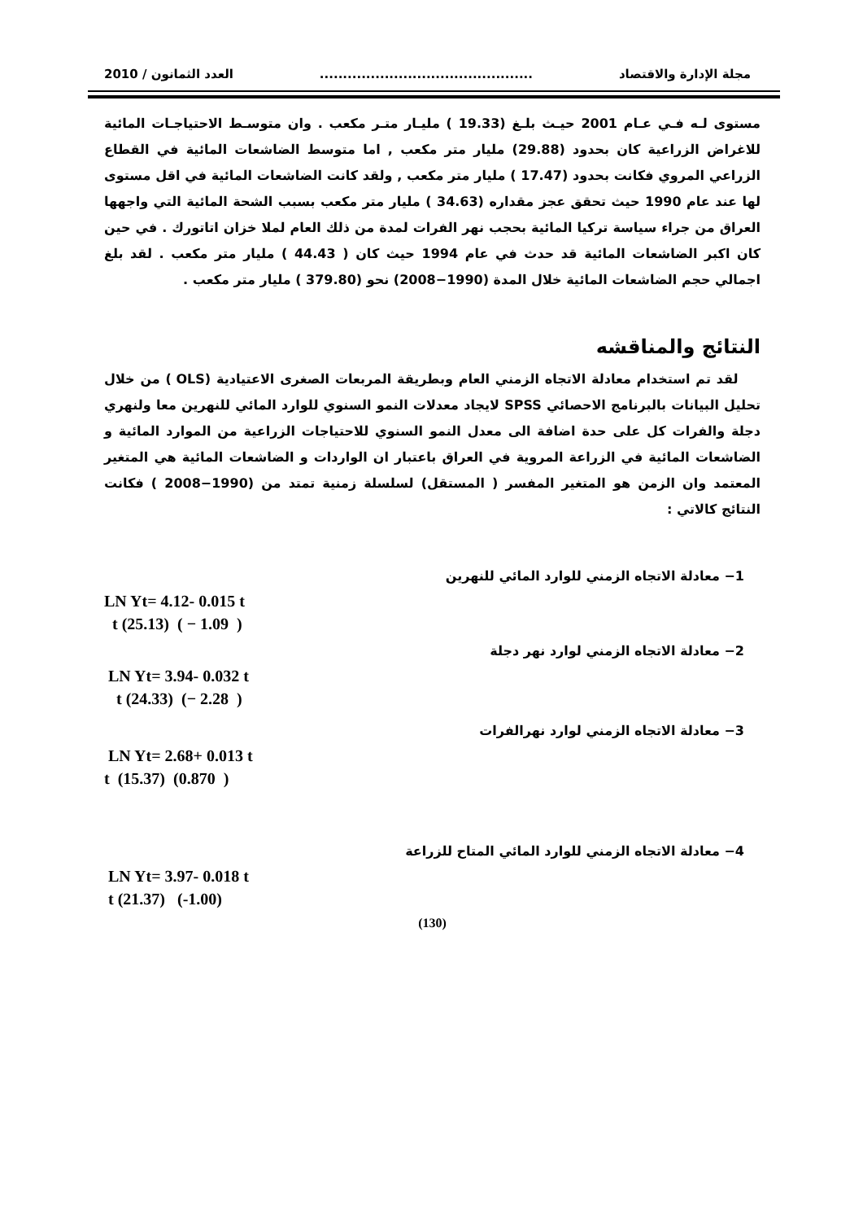مجلة الإدارة والاقتصاد.............................................. العدد الثمانون / 2010
مستوى لـه فـي عـام 2001 حيـث بلـغ (19.33 ) مليـار متـر مكعب . وان متوسـط الاحتياجـات المائية للاغراض الزراعية كان بحدود (29.88) مليار متر مكعب , اما متوسط الضاشعات المائية في القطاع الزراعي المروي فكانت بحدود (17.47 ) مليار متر مكعب , ولقد كانت الضاشعات المائية في اقل مستوى لها عند عام 1990 حيث تحقق عجز مقداره (34.63 ) مليار متر مكعب بسبب الشحة المائية التي واجهها العراق من جراء سياسة تركيا المائية بحجب نهر الفرات لمدة من ذلك العام لملا خزان اتاتورك . في حين كان اكبر الضاشعات المائية قد حدث في عام 1994 حيث كان ( 44.43 ) مليار متر مكعب . لقد بلغ اجمالي حجم الضاشعات المائية خلال المدة (1990−2008) نحو (379.80 ) مليار متر مكعب .
النتائج والمناقشه
لقد تم استخدام معادلة الاتجاه الزمني العام وبطريقة المربعات الصغرى الاعتيادية (OLS ) من خلال تحليل البيانات بالبرنامج الاحصائي SPSS لايجاد معدلات النمو السنوي للوارد المائي للنهرين معا ولنهري دجلة والفرات كل على حدة اضافة الى معدل النمو السنوي للاحتياجات الزراعية من الموارد المائية و الضاشعات المائية في الزراعة المروية في العراق باعتبار ان الواردات و الضاشعات المائية هي المتغير المعتمد وان الزمن هو المتغير المفسر ( المستقل) لسلسلة زمنية تمتد من (1990−2008 ) فكانت النتائج كالاتي :
1− معادلة الاتجاه الزمني للوارد المائي للنهرين
LN Yt= 4.12- 0.015 t
t (25.13) ( − 1.09 )
2− معادلة الاتجاه الزمني لوارد نهر دجلة
LN Yt= 3.94- 0.032 t
t (24.33) (− 2.28 )
3− معادلة الاتجاه الزمني لوارد نهرالفرات
LN Yt= 2.68+ 0.013 t
t (15.37) (0.870 )
4− معادلة الاتجاه الزمني للوارد المائي المتاح للزراعة
LN Yt= 3.97- 0.018 t
t (21.37) (-1.00)
(130)